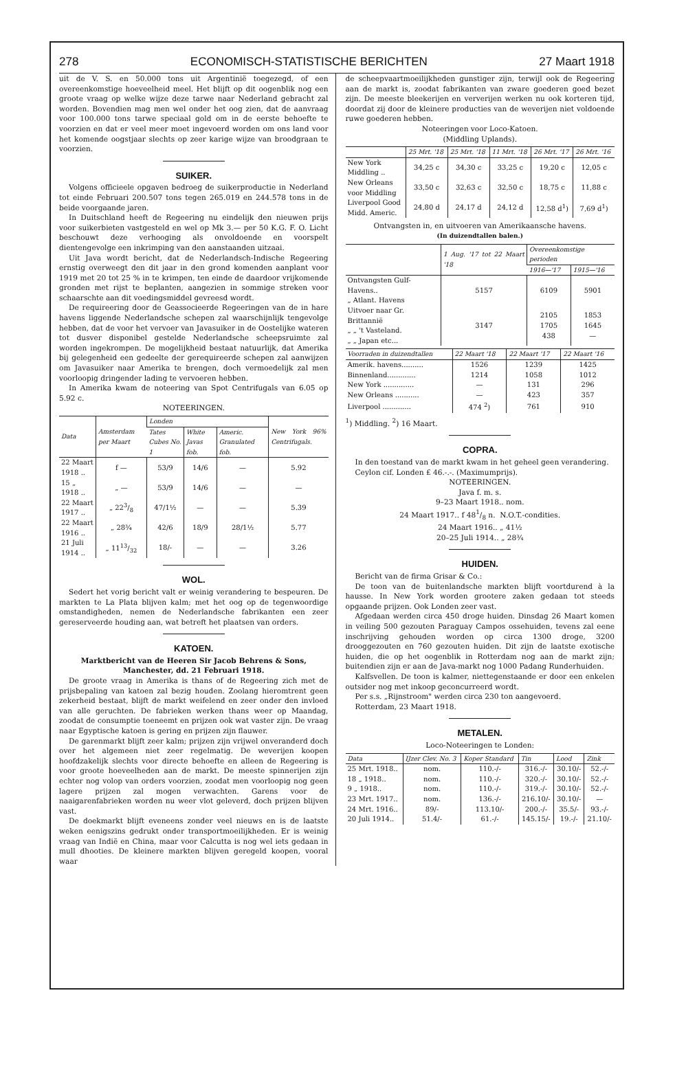278 ECONOMISCH-STATISTISCHE BERICHTEN 27 Maart 1918
uit de V. S. en 50.000 tons uit Argentinië toegezegd, of een overeenkomstige hoeveelheid meel. Het blijft op dit oogenblik nog een groote vraag op welke wijze deze tarwe naar Nederland gebracht zal worden. Bovendien mag men wel onder het oog zien, dat de aanvraag voor 100.000 tons tarwe speciaal gold om in de eerste behoefte te voorzien en dat er veel meer moet ingevoerd worden om ons land voor het komende oogstjaar slechts op zeer karige wijze van broodgraan te voorzien.
SUIKER.
Volgens officieele opgaven bedroeg de suikerproductie in Nederland tot einde Februari 200.507 tons tegen 265.019 en 244.578 tons in de beide voorgaande jaren.
In Duitschland heeft de Regeering nu eindelijk den nieuwen prijs voor suikerbieten vastgesteld en wel op Mk 3.— per 50 K.G. F. O. Licht beschouwt deze verhooging als onvoldoende en voorspelt dientengevolge een inkrimping van den aanstaanden uitzaai.
Uit Java wordt bericht, dat de Nederlandsch-Indische Regeering ernstig overweegt den dit jaar in den grond komenden aanplant voor 1919 met 20 tot 25 % in te krimpen, ten einde de daardoor vrijkomende gronden met rijst te beplanten, aangezien in sommige streken voor schaarschte aan dit voedingsmiddel gevreesd wordt.
De requireering door de Geassocieerde Regeeringen van de in hare havens liggende Nederlandsche schepen zal waarschijnlijk tengevolge hebben, dat de voor het vervoer van Javasuiker in de Oostelijke wateren tot dusver disponibel gestelde Nederlandsche scheepsruimte zal worden ingekrompen. De mogelijkheid bestaat natuurlijk, dat Amerika bij gelegenheid een gedeelte der gerequireerde schepen zal aanwijzen om Javasuiker naar Amerika te brengen, doch vermoedelijk zal men voorloopig dringender lading te vervoeren hebben.
In Amerika kwam de noteering van Spot Centrifugals van 6.05 op 5.92 c.
NOTEERINGEN.
| Data | Amsterdam per Maart | Londen | | | New York 96% Centrifugals. |
| --- | --- | --- | --- | --- | --- |
| | | Tates Cubes No. 1 | White Javas fob. | Americ. Granulated fob. | |
| 22 Maart 1918 .. | f — | 53/9 | 14/6 | — | 5.92 |
| 15 „ 1918 .. | „ — | 53/9 | 14/6 | — | — |
| 22 Maart 1917 .. | „ 223/8 | 47/1½ | — | — | 5.39 |
| 22 Maart 1916 .. | „ 28¾ | 42/6 | 18/9 | 28/1½ | 5.77 |
| 21 Juli 1914 .. | „ 1113/32 | 18/- | — | — | 3.26 |
WOL.
Sedert het vorig bericht valt er weinig verandering te bespeuren. De markten te La Plata blijven kalm; met het oog op de tegenwoordige omstandigheden, nemen de Nederlandsche fabrikanten een zeer gereserveerde houding aan, wat betreft het plaatsen van orders.
KATOEN.
Marktbericht van de Heeren Sir Jacob Behrens & Sons, Manchester, dd. 21 Februari 1918.
De groote vraag in Amerika is thans of de Regeering zich met de prijsbepaling van katoen zal bezig houden. Zoolang hieromtrent geen zekerheid bestaat, blijft de markt weifelend en zeer onder den invloed van alle geruchten. De fabrieken werken thans weer op Maandag, zoodat de consumptie toeneemt en prijzen ook wat vaster zijn. De vraag naar Egyptische katoen is gering en prijzen zijn flauwer.
De garenmarkt blijft zeer kalm; prijzen zijn vrijwel onveranderd doch over het algemeen niet zeer regelmatig. De weverijen koopen hoofdzakelijk slechts voor directe behoefte en alleen de Regeering is voor groote hoeveelheden aan de markt. De meeste spinnerijen zijn echter nog volop van orders voorzien, zoodat men voorloopig nog geen lagere prijzen zal mogen verwachten. Garens voor de naaigarenfabrieken worden nu weer vlot geleverd, doch prijzen blijven vast.
De doekmarkt blijft eveneens zonder veel nieuws en is de laatste weken eenigszins gedrukt onder transportmoeilijkheden. Er is weinig vraag van Indië en China, maar voor Calcutta is nog wel iets gedaan in mull dhooties. De kleinere markten blijven geregeld koopen, vooral waar
de scheepvaartmoeilijkheden gunstiger zijn, terwijl ook de Regeering aan de markt is, zoodat fabrikanten van zware goederen goed bezet zijn. De meeste bleekerijen en ververijen werken nu ook korteren tijd, doordat zij door de kleinere producties van de weverijen niet voldoende ruwe goederen hebben.
Noteeringen voor Loco-Katoen.
(Middling Uplands).
| | 25 Mrt. '18 | 25 Mrt. '18 | 11 Mrt. '18 | 26 Mrt. '17 | 26 Mrt. '16 |
| --- | --- | --- | --- | --- | --- |
| New York Middling .. | 34,25 c | 34,30 c | 33,25 c | 19,20 c | 12,05 c |
| New Orleans voor Middling | 33,50 c | 32,63 c | 32,50 c | 18,75 c | 11,88 c |
| Liverpool Good Midd. Americ. | 24,80 d | 24,17 d | 24,12 d | 12,58 d<sup>1</sup>) | 7,69 d<sup>1</sup>) |
Ontvangsten in, en uitvoeren van Amerikaansche havens.
(In duizendtallen balen.)
| | 1 Aug. '17 tot 22 Maart '18 | Overeenkomstige perioden | |
| --- | --- | --- | --- |
| | | 1916—'17 | 1915—'16 |
| Ontvangsten Gulf-Havens.. „ Atlant. Havens | 5157 | 6109 | 5901 |
| Uitvoer naar Gr. Brittannië „ „ 't Vasteland. „ „ Japan etc... | 3147 | 2105 1705 438 | 1853 1645 — |
| Voorraden in duizendtallen | 22 Maart '18 | 22 Maart '17 | 22 Maart '16 |
| --- | --- | --- | --- |
| Amerik. havens.......... | 1526 | 1239 | 1425 |
| Binnenland............. | 1214 | 1058 | 1012 |
| New York .............. | — | 131 | 296 |
| New Orleans ........... | — | 423 | 357 |
| Liverpool ............. | 474 <sup>2</sup>) | 761 | 910 |
<sup>1</sup>) Middling. <sup>2</sup>) 16 Maart.
COPRA.
In den toestand van de markt kwam in het geheel geen verandering.
Ceylon cif. Londen £ 46.-.-. (Maximumprijs).
NOTEERINGEN.
Java f. m. s.
9–23 Maart 1918.. nom.
24 Maart 1917.. f 481/8 n. N.O.T.-condities.
24 Maart 1916.. „ 41½
20–25 Juli 1914.. „ 28¾
HUIDEN.
Bericht van de firma Grisar & Co.:
De toon van de buitenlandsche markten blijft voortdurend à la hausse. In New York worden grootere zaken gedaan tot steeds opgaande prijzen. Ook Londen zeer vast.
Afgedaan werden circa 450 droge huiden. Dinsdag 26 Maart komen in veiling 500 gezouten Paraguay Campos ossehuiden, tevens zal eene inschrijving gehouden worden op circa 1300 droge, 3200 drooggezouten en 760 gezouten huiden. Dit zijn de laatste exotische huiden, die op het oogenblik in Rotterdam nog aan de markt zijn; buitendien zijn er aan de Java-markt nog 1000 Padang Runderhuiden.
Kalfsvellen. De toon is kalmer, niettegenstaande er door een enkelen outsider nog met inkoop geconcurreerd wordt.
Per s.s. „Rijnstroom" werden circa 230 ton aangevoerd.
Rotterdam, 23 Maart 1918.
METALEN.
Loco-Noteeringen te Londen:
| Data | IJzer Clev. No. 3 | Koper Standard | Tin | Lood | Zink |
| --- | --- | --- | --- | --- | --- |
| 25 Mrt. 1918.. | nom. | 110.-/- | 316.-/- | 30.10/- | 52.-/- |
| 18 „ 1918.. | nom. | 110.-/- | 320.-/- | 30.10/- | 52.-/- |
| 9 „ 1918.. | nom. | 110.-/- | 319.-/- | 30.10/- | 52.-/- |
| 23 Mrt. 1917.. | nom. | 136.-/- | 216.10/- | 30.10/- | — |
| 24 Mrt. 1916.. | 89/- | 113.10/- | 200.-/- | 35.5/- | 93.-/- |
| 20 Juli 1914.. | 51.4/- | 61.-/- | 145.15/- | 19.-/- | 21.10/- |